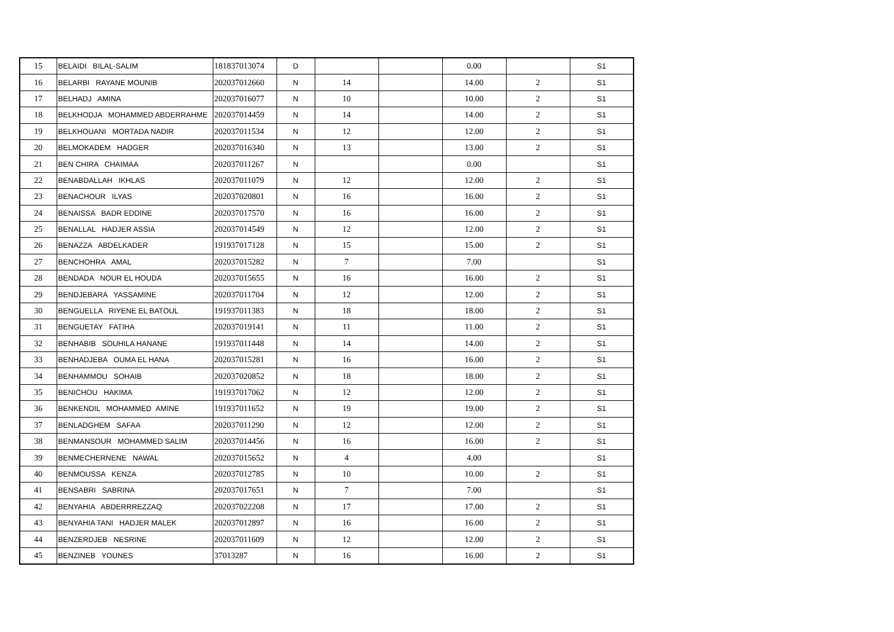| 15 | BELAIDI BILAL-SALIM | 181837013074 | D | | | 0.00 | | S1 |
| 16 | BELARBI RAYANE MOUNIB | 202037012660 | N | 14 | | 14.00 | 2 | S1 |
| 17 | BELHADJ AMINA | 202037016077 | N | 10 | | 10.00 | 2 | S1 |
| 18 | BELKHODJA MOHAMMED ABDERRAHME | 202037014459 | N | 14 | | 14.00 | 2 | S1 |
| 19 | BELKHOUANI MORTADA NADIR | 202037011534 | N | 12 | | 12.00 | 2 | S1 |
| 20 | BELMOKADEM HADGER | 202037016340 | N | 13 | | 13.00 | 2 | S1 |
| 21 | BEN CHIRA CHAIMAA | 202037011267 | N | | | 0.00 | | S1 |
| 22 | BENABDALLAH IKHLAS | 202037011079 | N | 12 | | 12.00 | 2 | S1 |
| 23 | BENACHOUR ILYAS | 202037020801 | N | 16 | | 16.00 | 2 | S1 |
| 24 | BENAISSA BADR EDDINE | 202037017570 | N | 16 | | 16.00 | 2 | S1 |
| 25 | BENALLAL HADJER ASSIA | 202037014549 | N | 12 | | 12.00 | 2 | S1 |
| 26 | BENAZZA ABDELKADER | 191937017128 | N | 15 | | 15.00 | 2 | S1 |
| 27 | BENCHOHRA AMAL | 202037015282 | N | 7 | | 7.00 | | S1 |
| 28 | BENDADA NOUR EL HOUDA | 202037015655 | N | 16 | | 16.00 | 2 | S1 |
| 29 | BENDJEBARA YASSAMINE | 202037011704 | N | 12 | | 12.00 | 2 | S1 |
| 30 | BENGUELLA RIYENE EL BATOUL | 191937011383 | N | 18 | | 18.00 | 2 | S1 |
| 31 | BENGUETAY FATIHA | 202037019141 | N | 11 | | 11.00 | 2 | S1 |
| 32 | BENHABIB SOUHILA HANANE | 191937011448 | N | 14 | | 14.00 | 2 | S1 |
| 33 | BENHADJEBA OUMA EL HANA | 202037015281 | N | 16 | | 16.00 | 2 | S1 |
| 34 | BENHAMMOU SOHAIB | 202037020852 | N | 18 | | 18.00 | 2 | S1 |
| 35 | BENICHOU HAKIMA | 191937017062 | N | 12 | | 12.00 | 2 | S1 |
| 36 | BENKENDIL MOHAMMED AMINE | 191937011652 | N | 19 | | 19.00 | 2 | S1 |
| 37 | BENLADGHEM SAFAA | 202037011290 | N | 12 | | 12.00 | 2 | S1 |
| 38 | BENMANSOUR MOHAMMED SALIM | 202037014456 | N | 16 | | 16.00 | 2 | S1 |
| 39 | BENMECHERNENE NAWAL | 202037015652 | N | 4 | | 4.00 | | S1 |
| 40 | BENMOUSSA KENZA | 202037012785 | N | 10 | | 10.00 | 2 | S1 |
| 41 | BENSABRI SABRINA | 202037017651 | N | 7 | | 7.00 | | S1 |
| 42 | BENYAHIA ABDERRREZZAQ | 202037022208 | N | 17 | | 17.00 | 2 | S1 |
| 43 | BENYAHIA TANI HADJER MALEK | 202037012897 | N | 16 | | 16.00 | 2 | S1 |
| 44 | BENZERDJEB NESRINE | 202037011609 | N | 12 | | 12.00 | 2 | S1 |
| 45 | BENZINEB YOUNES | 37013287 | N | 16 | | 16.00 | 2 | S1 |